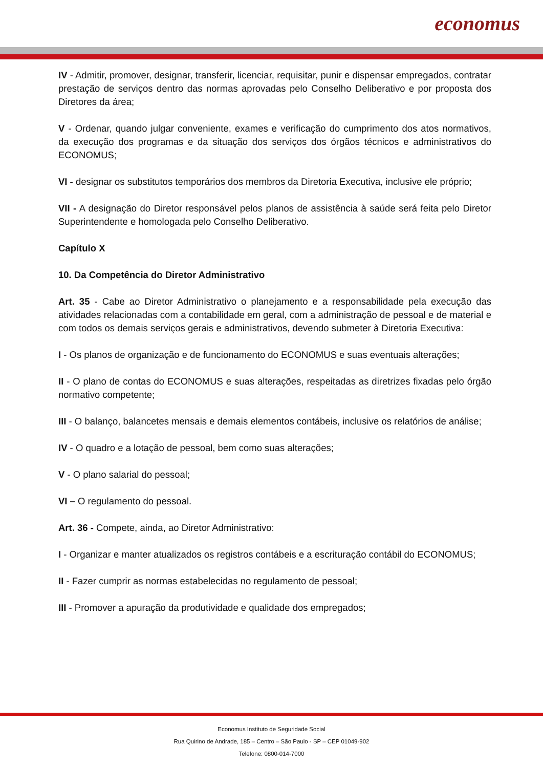economus
IV - Admitir, promover, designar, transferir, licenciar, requisitar, punir e dispensar empregados, contratar prestação de serviços dentro das normas aprovadas pelo Conselho Deliberativo e por proposta dos Diretores da área;
V - Ordenar, quando julgar conveniente, exames e verificação do cumprimento dos atos normativos, da execução dos programas e da situação dos serviços dos órgãos técnicos e administrativos do ECONOMUS;
VI - designar os substitutos temporários dos membros da Diretoria Executiva, inclusive ele próprio;
VII - A designação do Diretor responsável pelos planos de assistência à saúde será feita pelo Diretor Superintendente e homologada pelo Conselho Deliberativo.
Capítulo X
10. Da Competência do Diretor Administrativo
Art. 35 - Cabe ao Diretor Administrativo o planejamento e a responsabilidade pela execução das atividades relacionadas com a contabilidade em geral, com a administração de pessoal e de material e com todos os demais serviços gerais e administrativos, devendo submeter à Diretoria Executiva:
I - Os planos de organização e de funcionamento do ECONOMUS e suas eventuais alterações;
II - O plano de contas do ECONOMUS e suas alterações, respeitadas as diretrizes fixadas pelo órgão normativo competente;
III - O balanço, balancetes mensais e demais elementos contábeis, inclusive os relatórios de análise;
IV - O quadro e a lotação de pessoal, bem como suas alterações;
V - O plano salarial do pessoal;
VI – O regulamento do pessoal.
Art. 36 - Compete, ainda, ao Diretor Administrativo:
I - Organizar e manter atualizados os registros contábeis e a escrituração contábil do ECONOMUS;
II - Fazer cumprir as normas estabelecidas no regulamento de pessoal;
III - Promover a apuração da produtividade e qualidade dos empregados;
Economus Instituto de Seguridade Social
Rua Quirino de Andrade, 185 – Centro – São Paulo - SP – CEP 01049-902
Telefone: 0800-014-7000